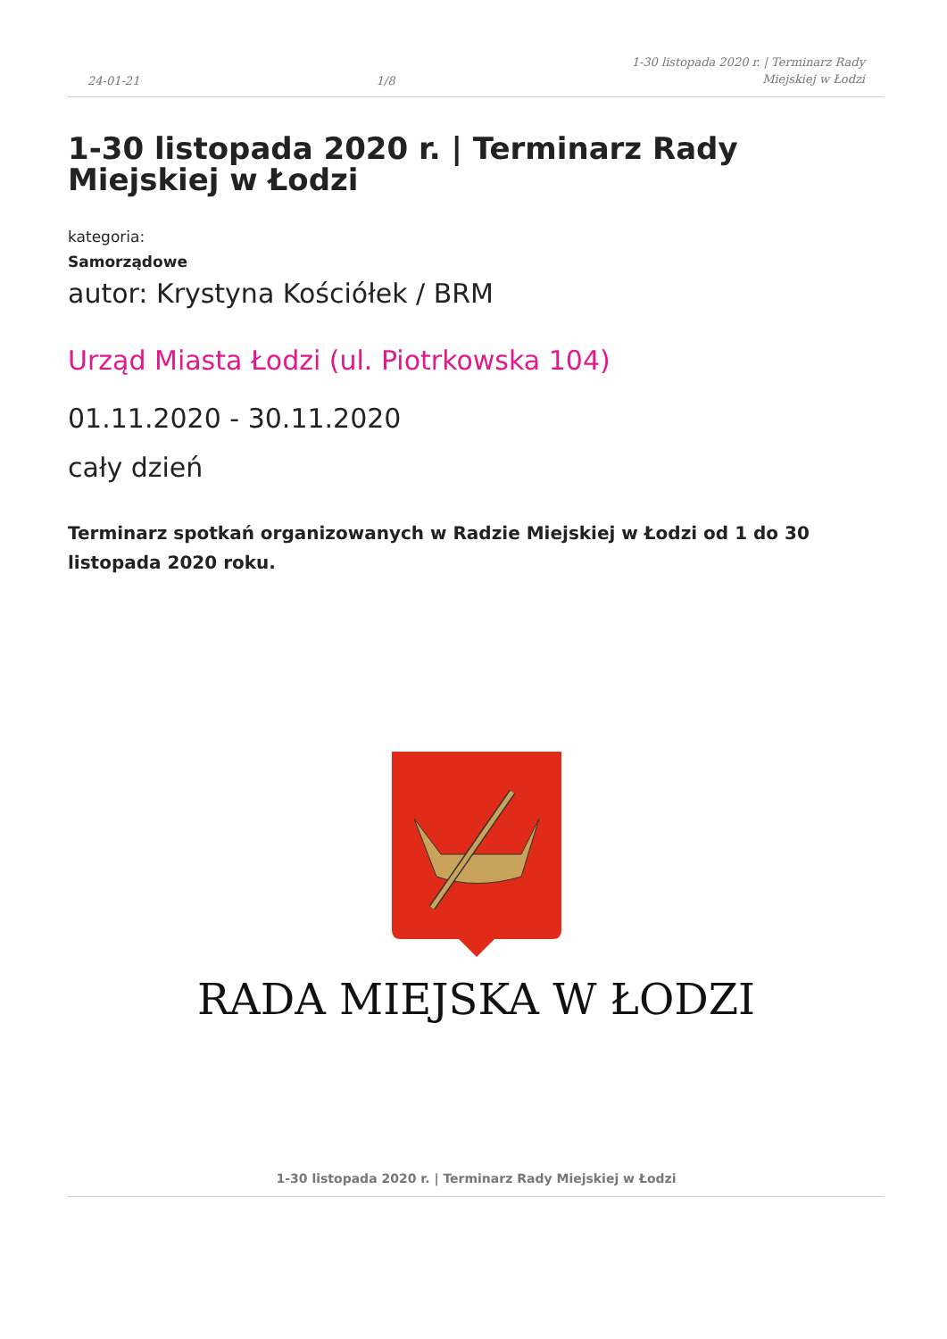24-01-21 1/8 1-30 listopada 2020 r. | Terminarz Rady
Miejskiej w Łodzi
1-30 listopada 2020 r. | Terminarz Rady Miejskiej w Łodzi
kategoria:
Samorządowe
autor: Krystyna Kościółek / BRM
Urząd Miasta Łodzi (ul. Piotrkowska 104)
01.11.2020 - 30.11.2020
cały dzień
Terminarz spotkań organizowanych w Radzie Miejskiej w Łodzi od 1 do 30 listopada 2020 roku.
RADA MIEJSKA W ŁODZI
1-30 listopada 2020 r. | Terminarz Rady Miejskiej w Łodzi